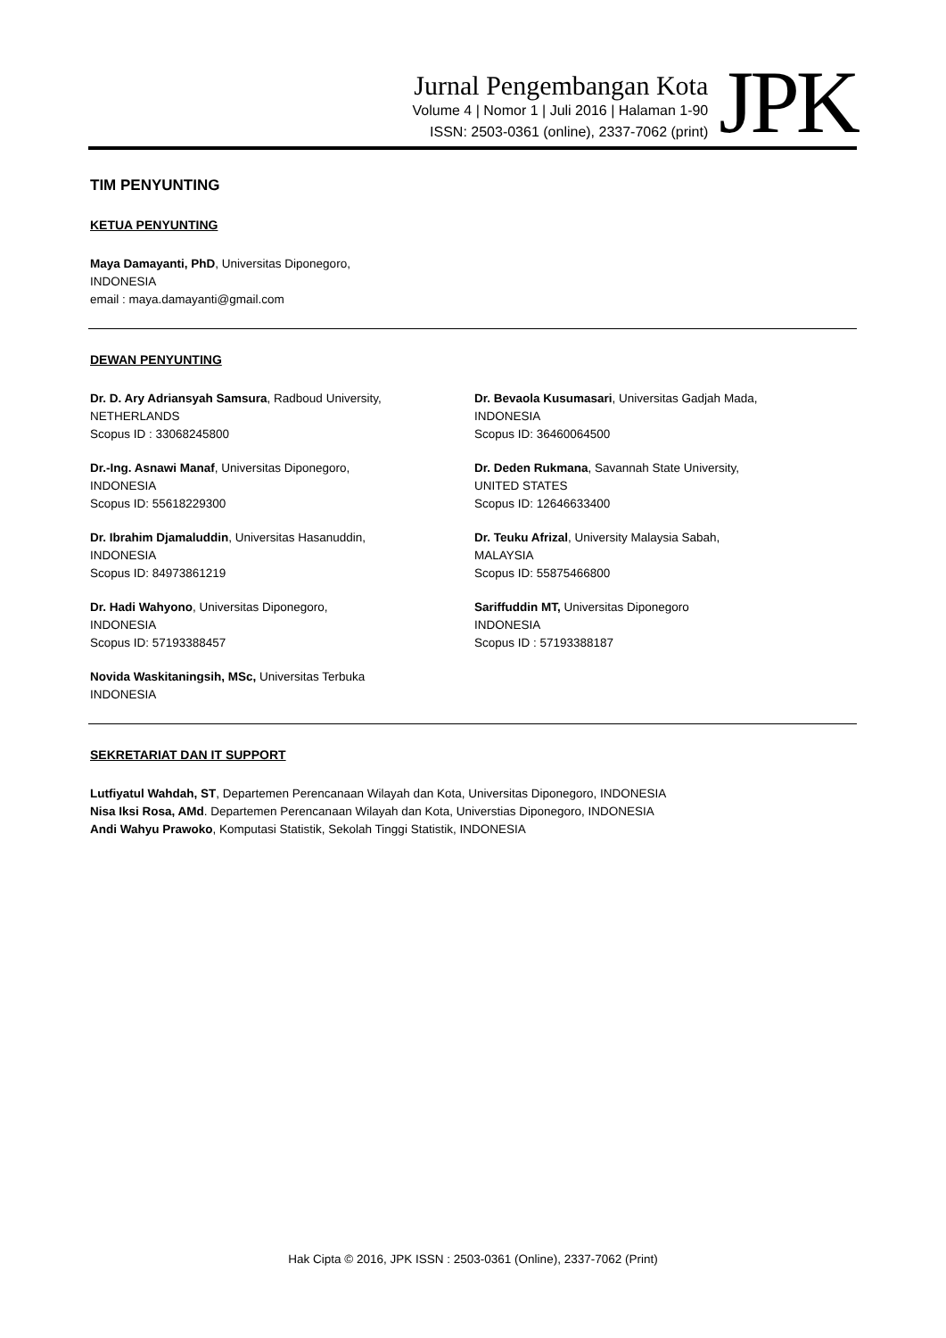Jurnal Pengembangan Kota
Volume 4 | Nomor 1 | Juli 2016 | Halaman 1-90
ISSN: 2503-0361 (online), 2337-7062 (print)
JPK
TIM PENYUNTING
KETUA PENYUNTING
Maya Damayanti, PhD, Universitas Diponegoro,
INDONESIA
email : maya.damayanti@gmail.com
DEWAN PENYUNTING
Dr. D. Ary Adriansyah Samsura, Radboud University,
NETHERLANDS
Scopus ID : 33068245800
Dr.-Ing. Asnawi Manaf, Universitas Diponegoro,
INDONESIA
Scopus ID: 55618229300
Dr. Ibrahim Djamaluddin, Universitas Hasanuddin,
INDONESIA
Scopus ID: 84973861219
Dr. Hadi Wahyono, Universitas Diponegoro,
INDONESIA
Scopus ID: 57193388457
Novida Waskitaningsih, MSc, Universitas Terbuka
INDONESIA
Dr. Bevaola Kusumasari, Universitas Gadjah Mada,
INDONESIA
Scopus ID: 36460064500
Dr. Deden Rukmana, Savannah State University,
UNITED STATES
Scopus ID: 12646633400
Dr. Teuku Afrizal, University Malaysia Sabah,
MALAYSIA
Scopus ID: 55875466800
Sariffuddin MT, Universitas Diponegoro
INDONESIA
Scopus ID : 57193388187
SEKRETARIAT DAN IT SUPPORT
Lutfiyatul Wahdah, ST, Departemen Perencanaan Wilayah dan Kota, Universitas Diponegoro, INDONESIA
Nisa Iksi Rosa, AMd. Departemen Perencanaan Wilayah dan Kota, Universtias Diponegoro, INDONESIA
Andi Wahyu Prawoko, Komputasi Statistik, Sekolah Tinggi Statistik, INDONESIA
Hak Cipta © 2016, JPK ISSN : 2503-0361 (Online), 2337-7062 (Print)